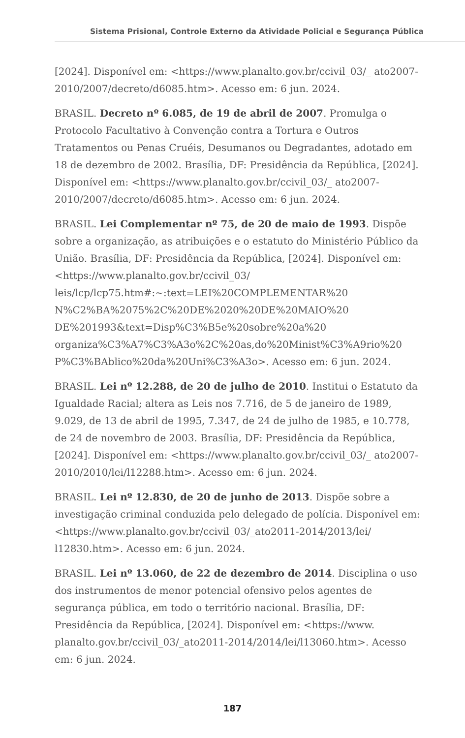Sistema Prisional, Controle Externo da Atividade Policial e Segurança Pública
[2024]. Disponível em: <https://www.planalto.gov.br/ccivil_03/_ ato2007-2010/2007/decreto/d6085.htm>. Acesso em: 6 jun. 2024.
BRASIL. Decreto nº 6.085, de 19 de abril de 2007. Promulga o Protocolo Facultativo à Convenção contra a Tortura e Outros Tratamentos ou Penas Cruéis, Desumanos ou Degradantes, adotado em 18 de dezembro de 2002. Brasília, DF: Presidência da República, [2024]. Disponível em: <https://www.planalto.gov.br/ccivil_03/_ ato2007-2010/2007/decreto/d6085.htm>. Acesso em: 6 jun. 2024.
BRASIL. Lei Complementar nº 75, de 20 de maio de 1993. Dispõe sobre a organização, as atribuições e o estatuto do Ministério Público da União. Brasília, DF: Presidência da República, [2024]. Disponível em: <https://www.planalto.gov.br/ccivil_03/ leis/lcp/lcp75.htm#:~:text=LEI%20COMPLEMENTAR%20 N%C2%BA%2075%2C%20DE%2020%20DE%20MAIO%20 DE%201993&text=Disp%C3%B5e%20sobre%20a%20 organiza%C3%A7%C3%A3o%2C%20as,do%20Minist%C3%A9rio%20 P%C3%BAblico%20da%20Uni%C3%A3o>. Acesso em: 6 jun. 2024.
BRASIL. Lei nº 12.288, de 20 de julho de 2010. Institui o Estatuto da Igualdade Racial; altera as Leis nos 7.716, de 5 de janeiro de 1989, 9.029, de 13 de abril de 1995, 7.347, de 24 de julho de 1985, e 10.778, de 24 de novembro de 2003. Brasília, DF: Presidência da República, [2024]. Disponível em: <https://www.planalto.gov.br/ccivil_03/_ ato2007-2010/2010/lei/l12288.htm>. Acesso em: 6 jun. 2024.
BRASIL. Lei nº 12.830, de 20 de junho de 2013. Dispõe sobre a investigação criminal conduzida pelo delegado de polícia. Disponível em: <https://www.planalto.gov.br/ccivil_03/_ato2011-2014/2013/lei/ l12830.htm>. Acesso em: 6 jun. 2024.
BRASIL. Lei nº 13.060, de 22 de dezembro de 2014. Disciplina o uso dos instrumentos de menor potencial ofensivo pelos agentes de segurança pública, em todo o território nacional. Brasília, DF: Presidência da República, [2024]. Disponível em: <https://www. planalto.gov.br/ccivil_03/_ato2011-2014/2014/lei/l13060.htm>. Acesso em: 6 jun. 2024.
187